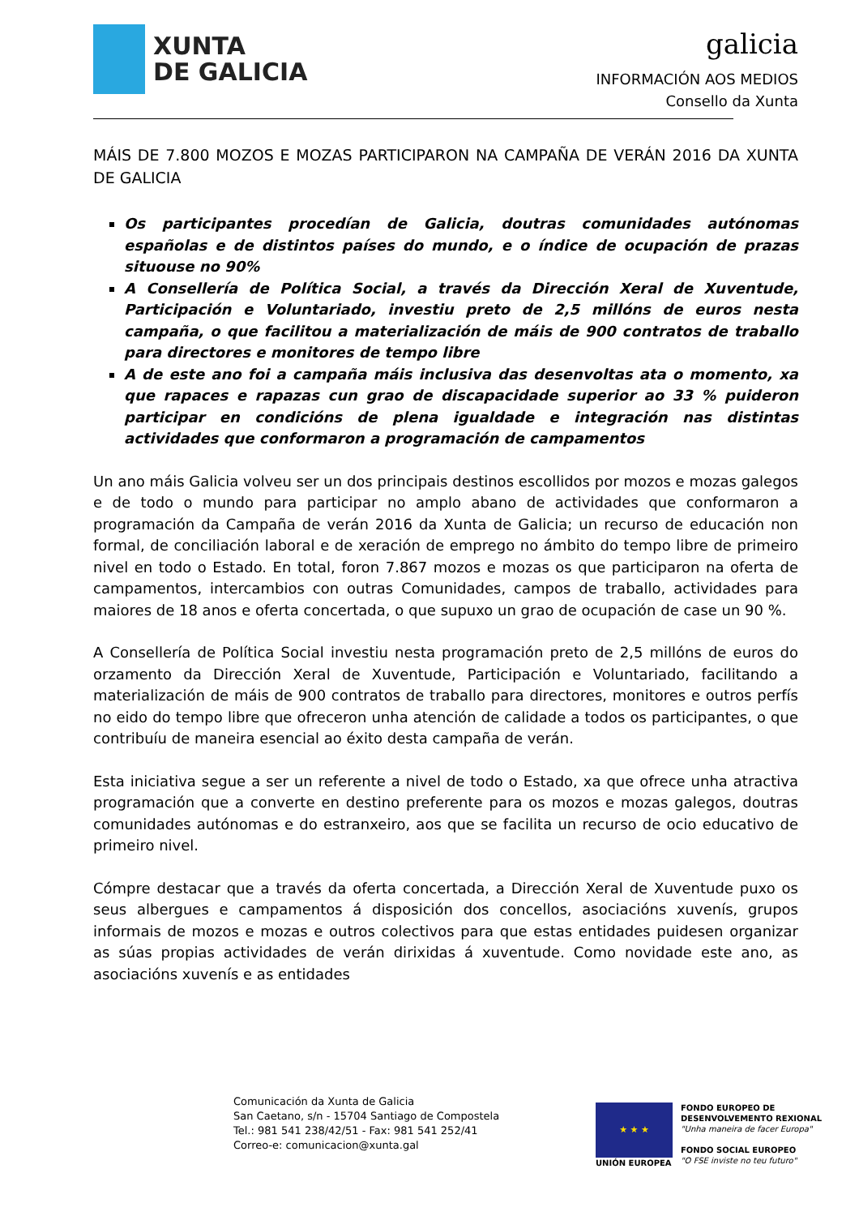XUNTA
DE GALICIA
galicia
INFORMACIÓN AOS MEDIOS
Consello da Xunta
MÁIS DE 7.800 MOZOS E MOZAS PARTICIPARON NA CAMPAÑA DE VERÁN 2016 DA XUNTA DE GALICIA
Os participantes procedían de Galicia, doutras comunidades autónomas españolas e de distintos países do mundo, e o índice de ocupación de prazas situouse no 90%
A Consellería de Política Social, a través da Dirección Xeral de Xuventude, Participación e Voluntariado, investiu preto de 2,5 millóns de euros nesta campaña, o que facilitou a materialización de máis de 900 contratos de traballo para directores e monitores de tempo libre
A de este ano foi a campaña máis inclusiva das desenvoltas ata o momento, xa que rapaces e rapazas cun grao de discapacidade superior ao 33 % puideron participar en condicións de plena igualdade e integración nas distintas actividades que conformaron a programación de campamentos
Un ano máis Galicia volveu ser un dos principais destinos escollidos por mozos e mozas galegos e de todo o mundo para participar no amplo abano de actividades que conformaron a programación da Campaña de verán 2016 da Xunta de Galicia; un recurso de educación non formal, de conciliación laboral e de xeración de emprego no ámbito do tempo libre de primeiro nivel en todo o Estado. En total, foron 7.867 mozos e mozas os que participaron na oferta de campamentos, intercambios con outras Comunidades, campos de traballo, actividades para maiores de 18 anos e oferta concertada, o que supuxo un grao de ocupación de case un 90 %.
A Consellería de Política Social investiu nesta programación preto de 2,5 millóns de euros do orzamento da Dirección Xeral de Xuventude, Participación e Voluntariado, facilitando a materialización de máis de 900 contratos de traballo para directores, monitores e outros perfís no eido do tempo libre que ofreceron unha atención de calidade a todos os participantes, o que contribuíu de maneira esencial ao éxito desta campaña de verán.
Esta iniciativa segue a ser un referente a nivel de todo o Estado, xa que ofrece unha atractiva programación que a converte en destino preferente para os mozos e mozas galegos, doutras comunidades autónomas e do estranxeiro, aos que se facilita un recurso de ocio educativo de primeiro nivel.
Cómpre destacar que a través da oferta concertada, a Dirección Xeral de Xuventude puxo os seus albergues e campamentos á disposición dos concellos, asociacións xuvenís, grupos informais de mozos e mozas e outros colectivos para que estas entidades puidesen organizar as súas propias actividades de verán dirixidas á xuventude. Como novidade este ano, as asociacións xuvenís e as entidades
Comunicación da Xunta de Galicia
San Caetano, s/n - 15704 Santiago de Compostela
Tel.: 981 541 238/42/51 - Fax: 981 541 252/41
Correo-e: comunicacion@xunta.gal
★ ★ ★
UNIÓN EUROPEA
FONDO EUROPEO DE
DESENVOLVEMENTO REXIONAL
"Unha maneira de facer Europa"
FONDO SOCIAL EUROPEO
"O FSE inviste no teu futuro"